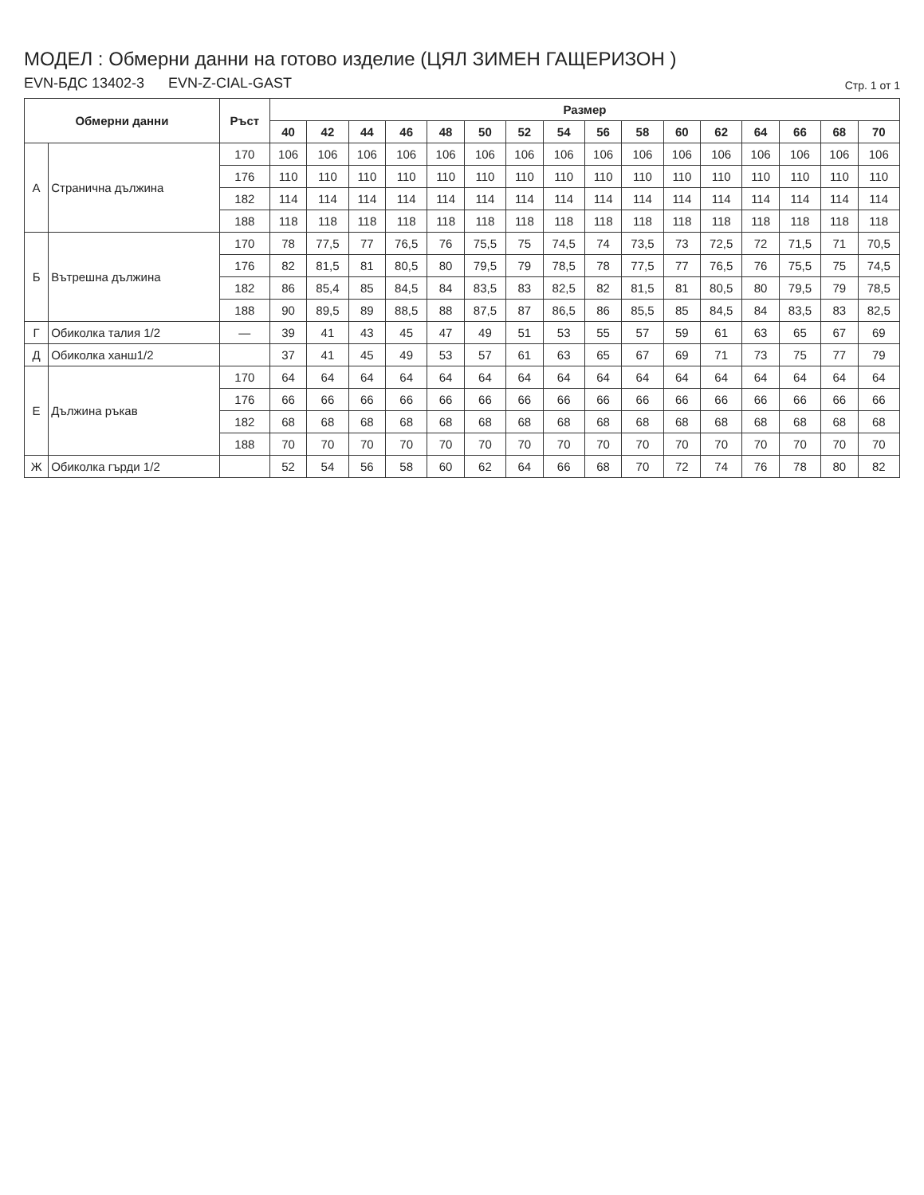МОДЕЛ : Обмерни данни на готово изделие (ЦЯЛ ЗИМЕН ГАЩЕРИЗОН )
EVN-БДС 13402-3 EVN-Z-CIAL-GAST
Стр. 1 от 1
| Обмерни данни | | Ръст | Размер | | | | | | | | | | | | | | | |
| --- | --- | --- | --- | --- | --- | --- | --- | --- | --- | --- | --- | --- | --- | --- | --- | --- | --- | --- |
| | | | 40 | 42 | 44 | 46 | 48 | 50 | 52 | 54 | 56 | 58 | 60 | 62 | 64 | 66 | 68 | 70 |
| А | Странична дължина | 170 | 106 | 106 | 106 | 106 | 106 | 106 | 106 | 106 | 106 | 106 | 106 | 106 | 106 | 106 | 106 | 106 |
| | | 176 | 110 | 110 | 110 | 110 | 110 | 110 | 110 | 110 | 110 | 110 | 110 | 110 | 110 | 110 | 110 | 110 |
| | | 182 | 114 | 114 | 114 | 114 | 114 | 114 | 114 | 114 | 114 | 114 | 114 | 114 | 114 | 114 | 114 | 114 |
| | | 188 | 118 | 118 | 118 | 118 | 118 | 118 | 118 | 118 | 118 | 118 | 118 | 118 | 118 | 118 | 118 | 118 |
| Б | Вътрешна дължина | 170 | 78 | 77,5 | 77 | 76,5 | 76 | 75,5 | 75 | 74,5 | 74 | 73,5 | 73 | 72,5 | 72 | 71,5 | 71 | 70,5 |
| | | 176 | 82 | 81,5 | 81 | 80,5 | 80 | 79,5 | 79 | 78,5 | 78 | 77,5 | 77 | 76,5 | 76 | 75,5 | 75 | 74,5 |
| | | 182 | 86 | 85,4 | 85 | 84,5 | 84 | 83,5 | 83 | 82,5 | 82 | 81,5 | 81 | 80,5 | 80 | 79,5 | 79 | 78,5 |
| | | 188 | 90 | 89,5 | 89 | 88,5 | 88 | 87,5 | 87 | 86,5 | 86 | 85,5 | 85 | 84,5 | 84 | 83,5 | 83 | 82,5 |
| Г | Обиколка талия 1/2 | — | 39 | 41 | 43 | 45 | 47 | 49 | 51 | 53 | 55 | 57 | 59 | 61 | 63 | 65 | 67 | 69 |
| Д | Обиколка ханш1/2 | | 37 | 41 | 45 | 49 | 53 | 57 | 61 | 63 | 65 | 67 | 69 | 71 | 73 | 75 | 77 | 79 |
| Е | Дължина ръкав | 170 | 64 | 64 | 64 | 64 | 64 | 64 | 64 | 64 | 64 | 64 | 64 | 64 | 64 | 64 | 64 | 64 |
| | | 176 | 66 | 66 | 66 | 66 | 66 | 66 | 66 | 66 | 66 | 66 | 66 | 66 | 66 | 66 | 66 | 66 |
| | | 182 | 68 | 68 | 68 | 68 | 68 | 68 | 68 | 68 | 68 | 68 | 68 | 68 | 68 | 68 | 68 | 68 |
| | | 188 | 70 | 70 | 70 | 70 | 70 | 70 | 70 | 70 | 70 | 70 | 70 | 70 | 70 | 70 | 70 | 70 |
| Ж | Обиколка гърди 1/2 | | 52 | 54 | 56 | 58 | 60 | 62 | 64 | 66 | 68 | 70 | 72 | 74 | 76 | 78 | 80 | 82 |